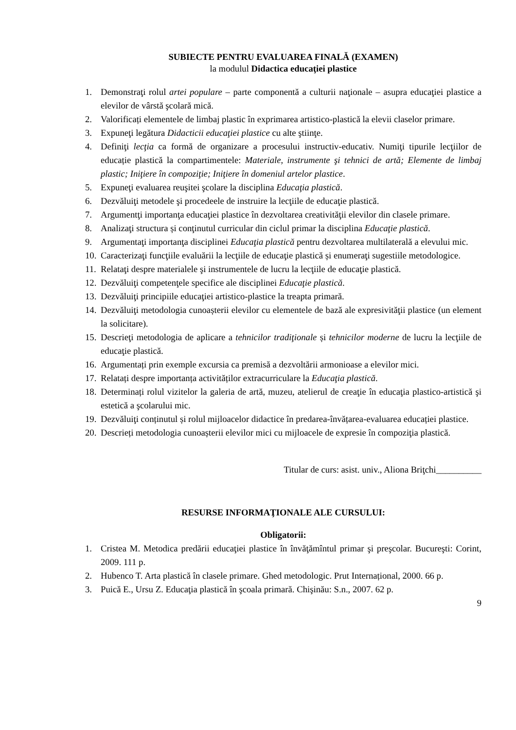SUBIECTE PENTRU EVALUAREA FINALĂ (EXAMEN)
la modulul Didactica educaţiei plastice
1. Demonstraţi rolul artei populare – parte componentă a culturii naţionale – asupra educaţiei plastice a elevilor de vârstă şcolară mică.
2. Valorificați elementele de limbaj plastic în exprimarea artistico-plastică la elevii claselor primare.
3. Expuneţi legătura Didacticii educaţiei plastice cu alte ştiinţe.
4. Definiţi lecţia ca formă de organizare a procesului instructiv-educativ. Numiţi tipurile lecţiilor de educație plastică la compartimentele: Materiale, instrumente şi tehnici de artă; Elemente de limbaj plastic; Iniţiere în compoziţie; Iniţiere în domeniul artelor plastice.
5. Expuneţi evaluarea reuşitei şcolare la disciplina Educaţia plastică.
6. Dezvăluiţi metodele şi procedeele de instruire la lecţiile de educaţie plastică.
7. Argumentţi importanţa educaţiei plastice în dezvoltarea creativităţii elevilor din clasele primare.
8. Analizaţi structura și conţinutul curricular din ciclul primar la disciplina Educaţie plastică.
9. Argumentaţi importanţa disciplinei Educaţia plastică pentru dezvoltarea multilaterală a elevului mic.
10. Caracterizaţi funcţiile evaluării la lecţiile de educaţie plastică și enumeraţi sugestiile metodologice.
11. Relataţi despre materialele şi instrumentele de lucru la lecţiile de educaţie plastică.
12. Dezvăluiţi competenţele specifice ale disciplinei Educaţie plastică.
13. Dezvăluiţi principiile educaţiei artistico-plastice la treapta primară.
14. Dezvăluiţi metodologia cunoașterii elevilor cu elementele de bază ale expresivităţii plastice (un element la solicitare).
15. Descrieţi metodologia de aplicare a tehnicilor tradiţionale și tehnicilor moderne de lucru la lecţiile de educaţie plastică.
16. Argumentați prin exemple excursia ca premisă a dezvoltării armonioase a elevilor mici.
17. Relatați despre importanța activităților extracurriculare la Educaţia plastică.
18. Determinați rolul vizitelor la galeria de artă, muzeu, atelierul de creaţie în educaţia plastico-artistică şi estetică a şcolarului mic.
19. Dezvăluiţi conținutul și rolul mijloacelor didactice în predarea-învățarea-evaluarea educației plastice.
20. Descrieți metodologia cunoașterii elevilor mici cu mijloacele de expresie în compoziţia plastică.
Titular de curs: asist. univ., Aliona Briţchi__________
RESURSE INFORMAŢIONALE ALE CURSULUI:
Obligatorii:
1. Cristea M. Metodica predării educaţiei plastice în învăţămîntul primar şi preşcolar. Bucureşti: Corint, 2009. 111 p.
2. Hubenco T. Arta plastică în clasele primare. Ghed metodologic. Prut Internațional, 2000. 66 p.
3. Puică E., Ursu Z. Educaţia plastică în şcoala primară. Chişinău: S.n., 2007. 62 p.
9